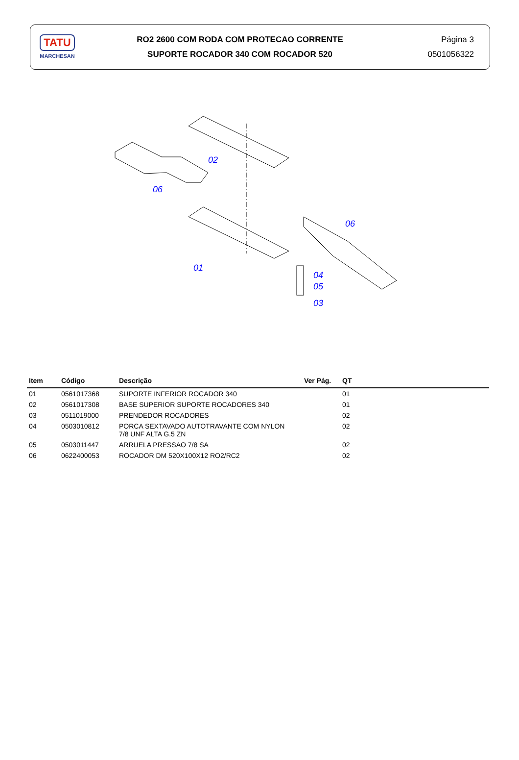TATU
MARCHESAN
RO2 2600 COM RODA COM PROTECAO CORRENTE
SUPORTE ROCADOR 340 COM ROCADOR 520
Página 3
0501056322
02
06
01
06
04
05
03
| Item | Código | Descrição | Ver Pág. | QT |
| --- | --- | --- | --- | --- |
| 01 | 0561017368 | SUPORTE INFERIOR ROCADOR 340 | | 01 |
| 02 | 0561017308 | BASE SUPERIOR SUPORTE ROCADORES 340 | | 01 |
| 03 | 0511019000 | PRENDEDOR ROCADORES | | 02 |
| 04 | 0503010812 | PORCA SEXTAVADO AUTOTRAVANTE COM NYLON 7/8 UNF ALTA G.5 ZN | | 02 |
| 05 | 0503011447 | ARRUELA PRESSAO 7/8 SA | | 02 |
| 06 | 0622400053 | ROCADOR DM 520X100X12 RO2/RC2 | | 02 |